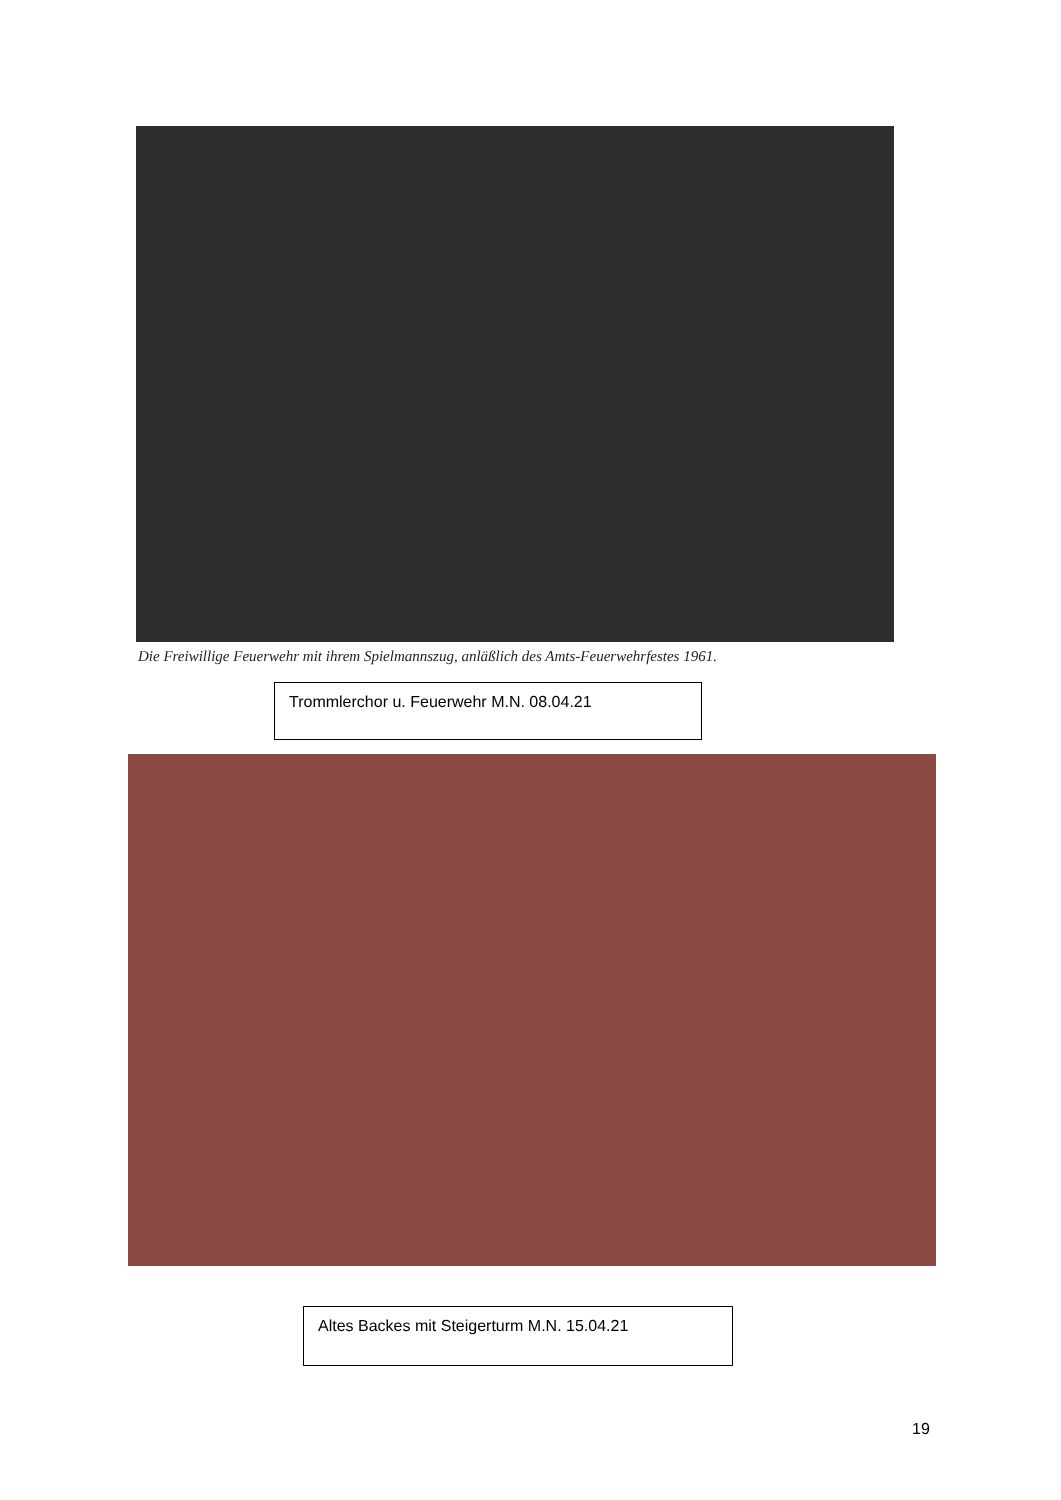Die Freiwillige Feuerwehr mit ihrem Spielmannszug, anläßlich des Amts-Feuerwehrfestes 1961.
Trommlerchor u. Feuerwehr M.N. 08.04.21
Altes Backes mit Steigerturm M.N. 15.04.21
19